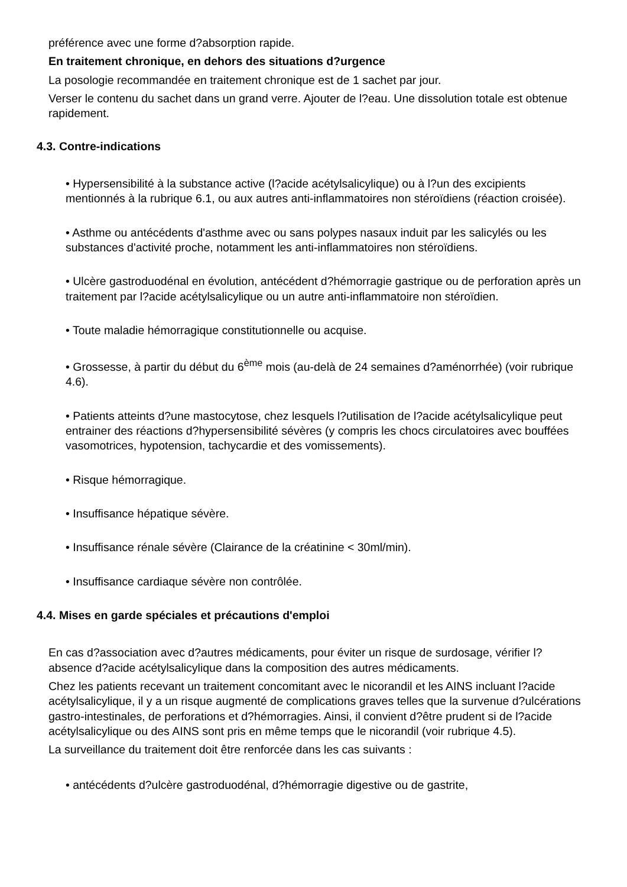préférence avec une forme d?absorption rapide.
En traitement chronique, en dehors des situations d?urgence
La posologie recommandée en traitement chronique est de 1 sachet par jour.
Verser le contenu du sachet dans un grand verre. Ajouter de l?eau. Une dissolution totale est obtenue rapidement.
4.3. Contre-indications
• Hypersensibilité à la substance active (l?acide acétylsalicylique) ou à l?un des excipients mentionnés à la rubrique 6.1, ou aux autres anti-inflammatoires non stéroïdiens (réaction croisée).
• Asthme ou antécédents d'asthme avec ou sans polypes nasaux induit par les salicylés ou les substances d'activité proche, notamment les anti-inflammatoires non stéroïdiens.
• Ulcère gastroduodénal en évolution, antécédent d?hémorragie gastrique ou de perforation après un traitement par l?acide acétylsalicylique ou un autre anti-inflammatoire non stéroïdien.
• Toute maladie hémorragique constitutionnelle ou acquise.
• Grossesse, à partir du début du 6<sup>ème</sup> mois (au-delà de 24 semaines d?aménorrhée) (voir rubrique 4.6).
• Patients atteints d?une mastocytose, chez lesquels l?utilisation de l?acide acétylsalicylique peut entrainer des réactions d?hypersensibilité sévères (y compris les chocs circulatoires avec bouffées vasomotrices, hypotension, tachycardie et des vomissements).
• Risque hémorragique.
• Insuffisance hépatique sévère.
• Insuffisance rénale sévère (Clairance de la créatinine < 30ml/min).
• Insuffisance cardiaque sévère non contrôlée.
4.4. Mises en garde spéciales et précautions d'emploi
En cas d?association avec d?autres médicaments, pour éviter un risque de surdosage, vérifier l?absence d?acide acétylsalicylique dans la composition des autres médicaments.
Chez les patients recevant un traitement concomitant avec le nicorandil et les AINS incluant l?acide acétylsalicylique, il y a un risque augmenté de complications graves telles que la survenue d?ulcérations gastro-intestinales, de perforations et d?hémorragies. Ainsi, il convient d?être prudent si de l?acide acétylsalicylique ou des AINS sont pris en même temps que le nicorandil (voir rubrique 4.5).
La surveillance du traitement doit être renforcée dans les cas suivants :
• antécédents d?ulcère gastroduodénal, d?hémorragie digestive ou de gastrite,